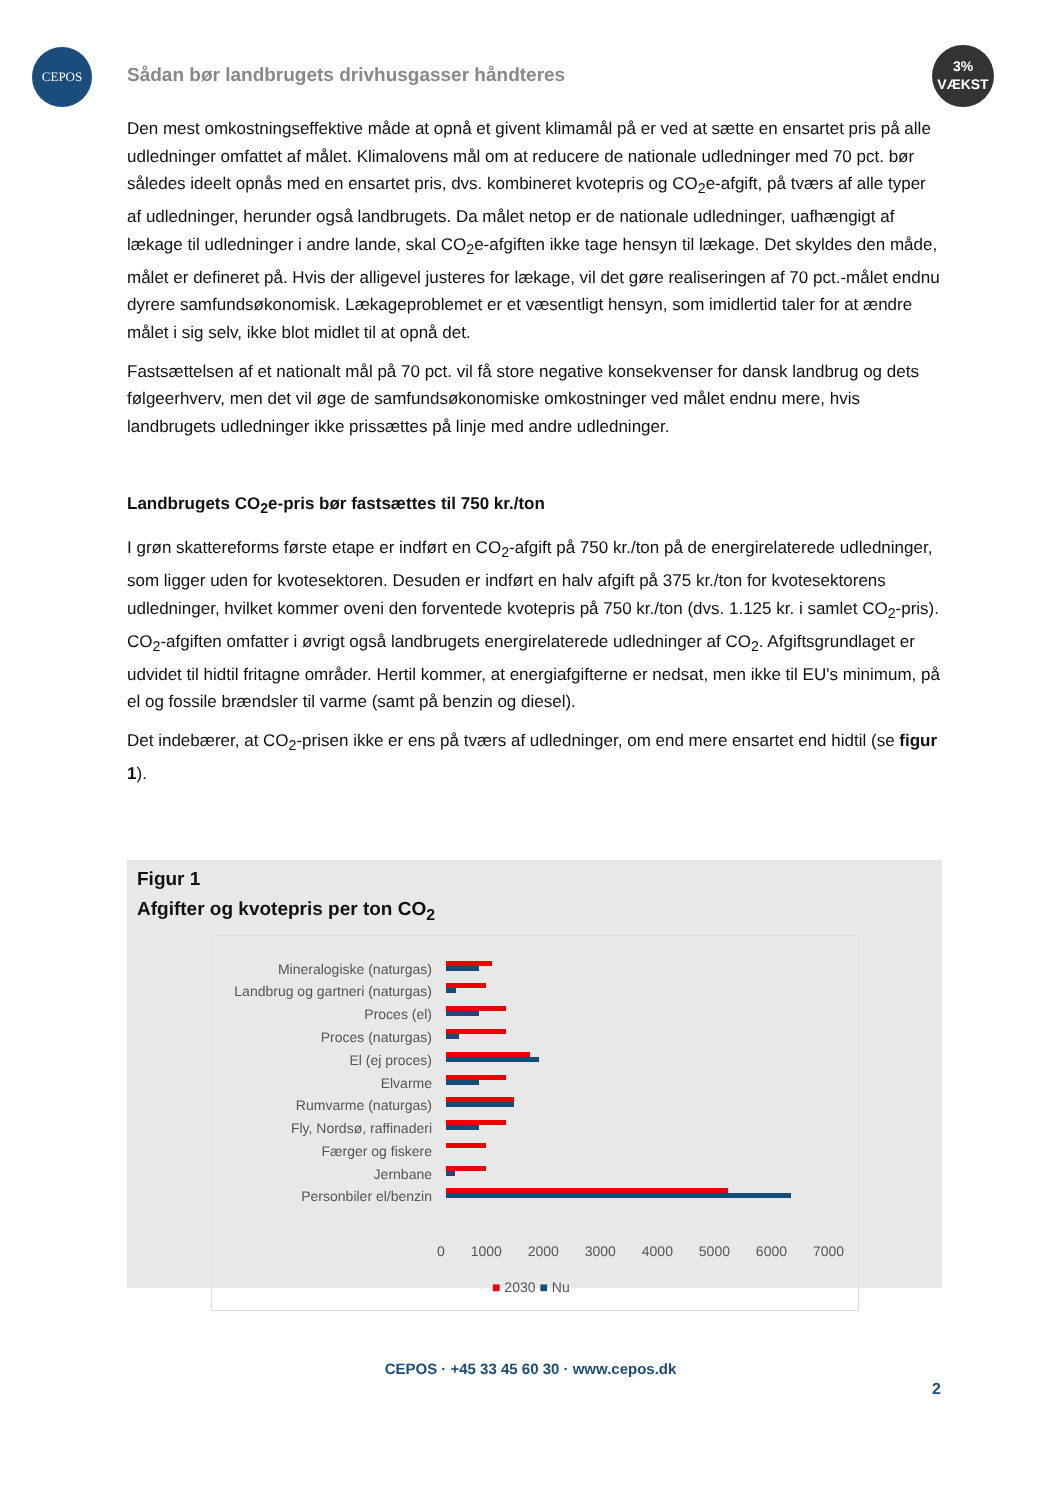CEPOS
Sådan bør landbrugets drivhusgasser håndteres
3%
VÆKST
Den mest omkostningseffektive måde at opnå et givent klimamål på er ved at sætte en ensartet pris på alle udledninger omfattet af målet. Klimalovens mål om at reducere de nationale udledninger med 70 pct. bør således ideelt opnås med en ensartet pris, dvs. kombineret kvotepris og CO<sub>2</sub>e-afgift, på tværs af alle typer af udledninger, herunder også landbrugets. Da målet netop er de nationale udledninger, uafhængigt af lækage til udledninger i andre lande, skal CO<sub>2</sub>e-afgiften ikke tage hensyn til lækage. Det skyldes den måde, målet er defineret på. Hvis der alligevel justeres for lækage, vil det gøre realiseringen af 70 pct.-målet endnu dyrere samfundsøkonomisk. Lækageproblemet er et væsentligt hensyn, som imidlertid taler for at ændre målet i sig selv, ikke blot midlet til at opnå det.
Fastsættelsen af et nationalt mål på 70 pct. vil få store negative konsekvenser for dansk landbrug og dets følgeerhverv, men det vil øge de samfundsøkonomiske omkostninger ved målet endnu mere, hvis landbrugets udledninger ikke prissættes på linje med andre udledninger.
Landbrugets CO<sub>2</sub>e-pris bør fastsættes til 750 kr./ton
I grøn skattereforms første etape er indført en CO<sub>2</sub>-afgift på 750 kr./ton på de energirelaterede udledninger, som ligger uden for kvotesektoren. Desuden er indført en halv afgift på 375 kr./ton for kvotesektorens udledninger, hvilket kommer oveni den forventede kvotepris på 750 kr./ton (dvs. 1.125 kr. i samlet CO<sub>2</sub>-pris). CO<sub>2</sub>-afgiften omfatter i øvrigt også landbrugets energirelaterede udledninger af CO<sub>2</sub>. Afgiftsgrundlaget er udvidet til hidtil fritagne områder. Hertil kommer, at energiafgifterne er nedsat, men ikke til EU's minimum, på el og fossile brændsler til varme (samt på benzin og diesel).
Det indebærer, at CO<sub>2</sub>-prisen ikke er ens på tværs af udledninger, om end mere ensartet end hidtil (se figur 1).
Figur 1
Afgifter og kvotepris per ton CO<sub>2</sub>
Mineralogiske (naturgas)
Landbrug og gartneri (naturgas)
Proces (el)
Proces (naturgas)
El (ej proces)
Elvarme
Rumvarme (naturgas)
Fly, Nordsø, raffinaderi
Færger og fiskere
Jernbane
Personbiler el/benzin
0 1000 2000 3000 4000 5000 6000 7000
■ 2030 ■ Nu
CEPOS · +45 33 45 60 30 · www.cepos.dk
2